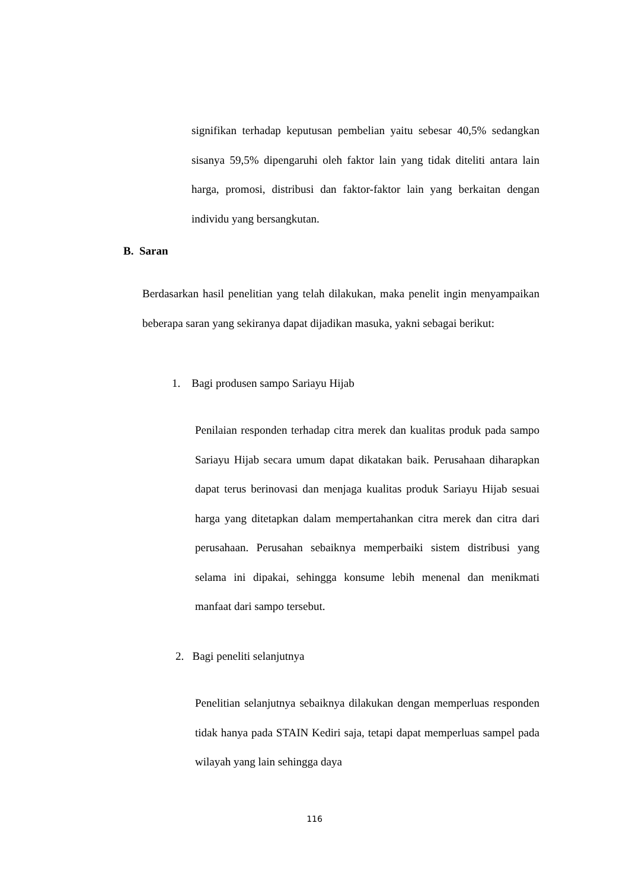signifikan terhadap keputusan pembelian yaitu sebesar 40,5% sedangkan sisanya 59,5% dipengaruhi oleh faktor lain yang tidak diteliti antara lain harga, promosi, distribusi dan faktor-faktor lain yang berkaitan dengan individu yang bersangkutan.
B. Saran
Berdasarkan hasil penelitian yang telah dilakukan, maka penelit ingin menyampaikan beberapa saran yang sekiranya dapat dijadikan masuka, yakni sebagai berikut:
1. Bagi produsen sampo Sariayu Hijab
Penilaian responden terhadap citra merek dan kualitas produk pada sampo Sariayu Hijab secara umum dapat dikatakan baik. Perusahaan diharapkan dapat terus berinovasi dan menjaga kualitas produk Sariayu Hijab sesuai harga yang ditetapkan dalam mempertahankan citra merek dan citra dari perusahaan. Perusahan sebaiknya memperbaiki sistem distribusi yang selama ini dipakai, sehingga konsume lebih menenal dan menikmati manfaat dari sampo tersebut.
2. Bagi peneliti selanjutnya
Penelitian selanjutnya sebaiknya dilakukan dengan memperluas responden tidak hanya pada STAIN Kediri saja, tetapi dapat memperluas sampel pada wilayah yang lain sehingga daya
116